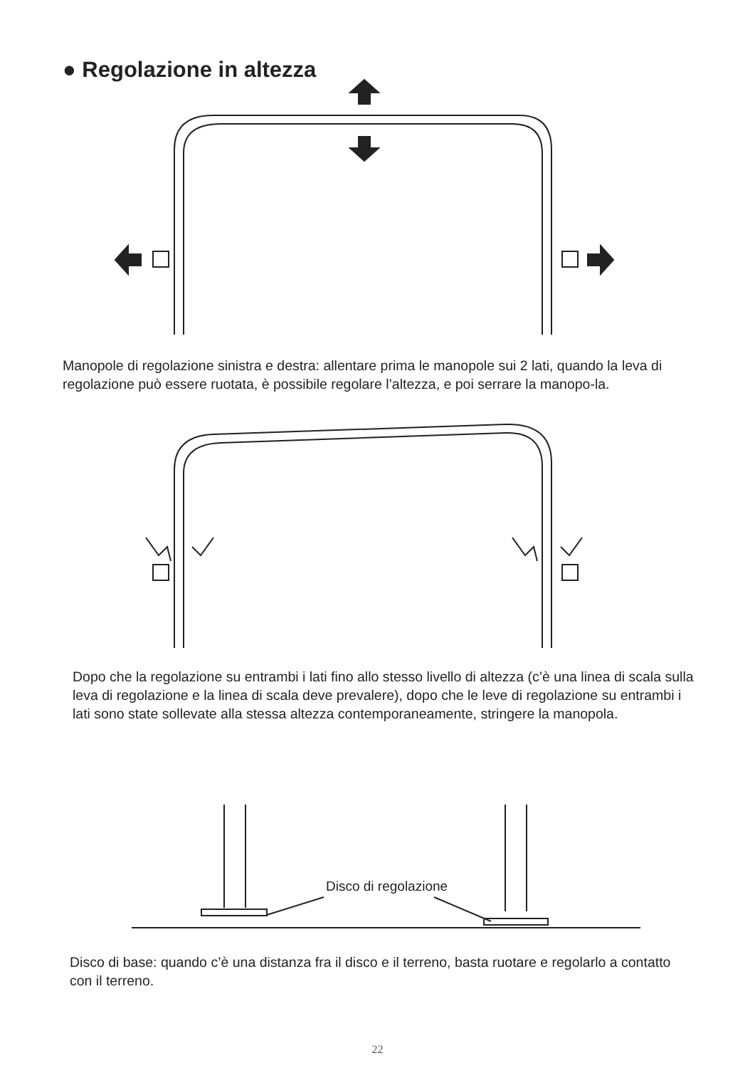● Regolazione in altezza
Disco di regolazione
Manopole di regolazione sinistra e destra: allentare prima le manopole sui 2 lati, quando la leva di regolazione può essere ruotata, è possibile regolare l’altezza, e poi serrare la manopo-la.
Dopo che la regolazione su entrambi i lati fino allo stesso livello di altezza (c’è una linea di scala sulla leva di regolazione e la linea di scala deve prevalere), dopo che le leve di regolazione su entrambi i lati sono state sollevate alla stessa altezza contemporaneamente, stringere la manopola.
Disco di base: quando c’è una distanza fra il disco e il terreno, basta ruotare e regolarlo a contatto con il terreno.
22